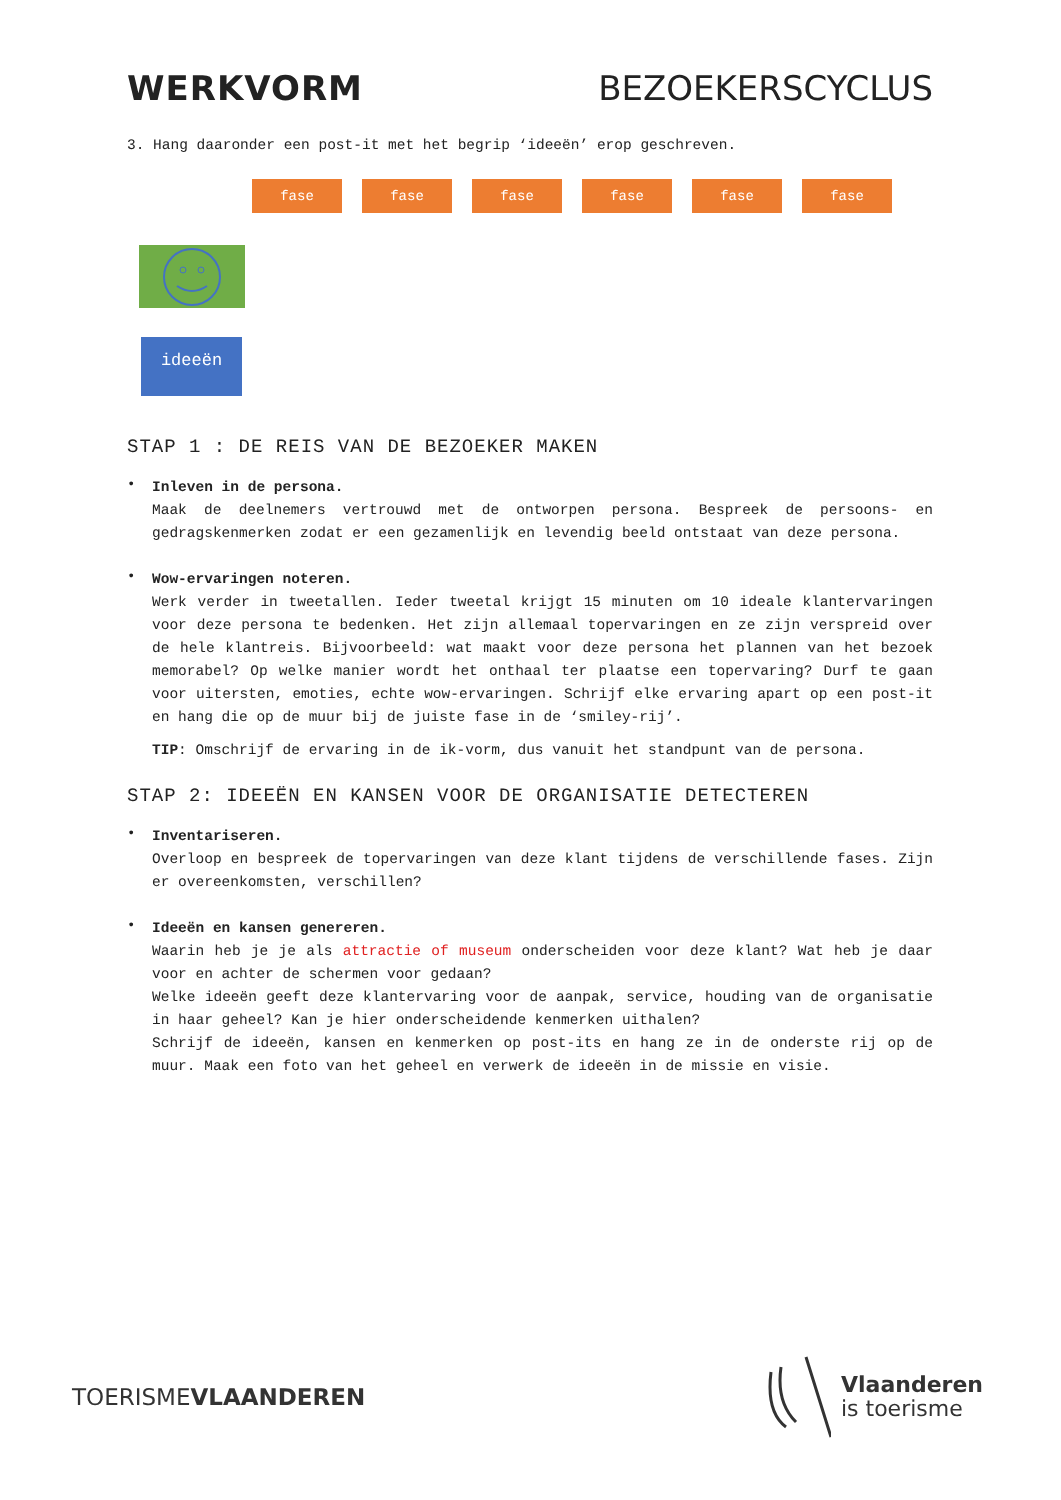WERKVORM BEZOEKERSCYCLUS
3. Hang daaronder een post-it met het begrip ‘ideeën’ erop geschreven.
fase fase fase fase fase fase
ideeën
STAP 1 : DE REIS VAN DE BEZOEKER MAKEN
•
Inleven in de persona.
Maak de deelnemers vertrouwd met de ontworpen persona. Bespreek de persoons- en gedragskenmerken zodat er een gezamenlijk en levendig beeld ontstaat van deze persona.
•
Wow-ervaringen noteren.
Werk verder in tweetallen. Ieder tweetal krijgt 15 minuten om 10 ideale klantervaringen voor deze persona te bedenken. Het zijn allemaal topervaringen en ze zijn verspreid over de hele klantreis. Bijvoorbeeld: wat maakt voor deze persona het plannen van het bezoek memorabel? Op welke manier wordt het onthaal ter plaatse een topervaring? Durf te gaan voor uitersten, emoties, echte wow-ervaringen. Schrijf elke ervaring apart op een post-it en hang die op de muur bij de juiste fase in de ‘smiley-rij’.
TIP: Omschrijf de ervaring in de ik-vorm, dus vanuit het standpunt van de persona.
STAP 2: IDEEËN EN KANSEN VOOR DE ORGANISATIE DETECTEREN
•
Inventariseren.
Overloop en bespreek de topervaringen van deze klant tijdens de verschillende fases. Zijn er overeenkomsten, verschillen?
•
Ideeën en kansen genereren.
Waarin heb je je als attractie of museum onderscheiden voor deze klant? Wat heb je daar voor en achter de schermen voor gedaan?
Welke ideeën geeft deze klantervaring voor de aanpak, service, houding van de organisatie in haar geheel? Kan je hier onderscheidende kenmerken uithalen?
Schrijf de ideeën, kansen en kenmerken op post-its en hang ze in de onderste rij op de muur. Maak een foto van het geheel en verwerk de ideeën in de missie en visie.
TOERISMEVLAANDEREN
Vlaanderen
is toerisme